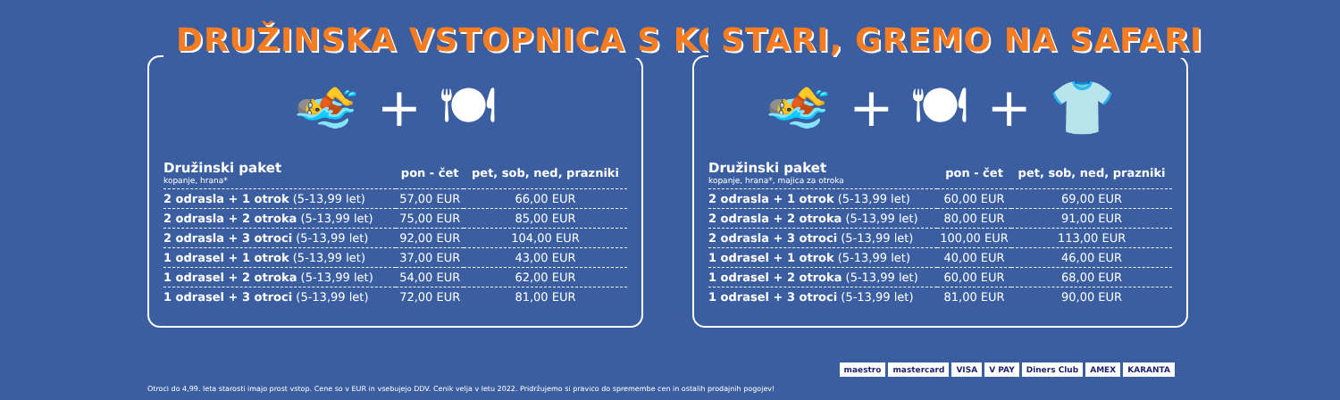DRUŽINSKA VSTOPNICA S KOSILOM
🏊 + 🍽
| Družinski paket kopanje, hrana* | pon - čet | pet, sob, ned, prazniki |
| --- | --- | --- |
| 2 odrasla + 1 otrok (5-13,99 let) | 57,00 EUR | 66,00 EUR |
| 2 odrasla + 2 otroka (5-13,99 let) | 75,00 EUR | 85,00 EUR |
| 2 odrasla + 3 otroci (5-13,99 let) | 92,00 EUR | 104,00 EUR |
| 1 odrasel + 1 otrok (5-13,99 let) | 37,00 EUR | 43,00 EUR |
| 1 odrasel + 2 otroka (5-13,99 let) | 54,00 EUR | 62,00 EUR |
| 1 odrasel + 3 otroci (5-13,99 let) | 72,00 EUR | 81,00 EUR |
STARI, GREMO NA SAFARI
🏊 + 🍽 + 👕
| Družinski paket kopanje, hrana*, majica za otroka | pon - čet | pet, sob, ned, prazniki |
| --- | --- | --- |
| 2 odrasla + 1 otrok (5-13,99 let) | 60,00 EUR | 69,00 EUR |
| 2 odrasla + 2 otroka (5-13,99 let) | 80,00 EUR | 91,00 EUR |
| 2 odrasla + 3 otroci (5-13,99 let) | 100,00 EUR | 113,00 EUR |
| 1 odrasel + 1 otrok (5-13,99 let) | 40,00 EUR | 46,00 EUR |
| 1 odrasel + 2 otroka (5-13,99 let) | 60,00 EUR | 68,00 EUR |
| 1 odrasel + 3 otroci (5-13,99 let) | 81,00 EUR | 90,00 EUR |
Otroci do 4,99. leta starosti imajo prost vstop. Cene so v EUR in vsebujejo DDV. Cenik velja v letu 2022. Pridržujemo si pravico do spremembe cen in ostalih prodajnih pogojev!
maestro mastercard VISA V PAY Diners Club AMEX KARANTA